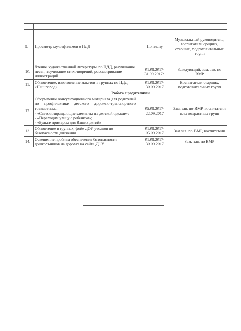| 9. | Просмотр мультфильмов о ПДД | По плану | Музыкальный руководитель, воспитатели средних, старших, подготовительных групп |
| 10. | Чтение художественной литературы по ПДД, разучивание песен, заучивание стихотворений, рассматривание иллюстраций | 01.09.2017-31.09.2017г. | Заведующий, зам. зав. по ВМР |
| 11. | Обновление, изготовление макетов в группах по ПДД «Наш город» | 01.09.2017-30.09.2017 | Воспитатели старших, подготовительных групп |
| | Работа с родителями | | |
| 12. | Оформление консультационного материала для родителей по профилактике детского дорожно-транспортного травматизма: - «Световозвращающие элементы на детской одежде»; - «Переходим улицу с ребенком»; - «Будьте примером для Ваших детей» | 05.09.2017-22.09.2017 | Зам. зав. по ВМР, воспитатели всех возрастных групп |
| 13. | Обновление в группах, фойе ДОУ уголков по безопасности движения. | 01.09.2017-05.09.2017 | Зам.зав. по ВМР, воспитатели |
| 14. | Освещение проблем обеспечения безопасности дошкольников на дорогах на сайте ДОУ. | 01.09.2017-30.09.2017 | Зам. зав. по ВМР |